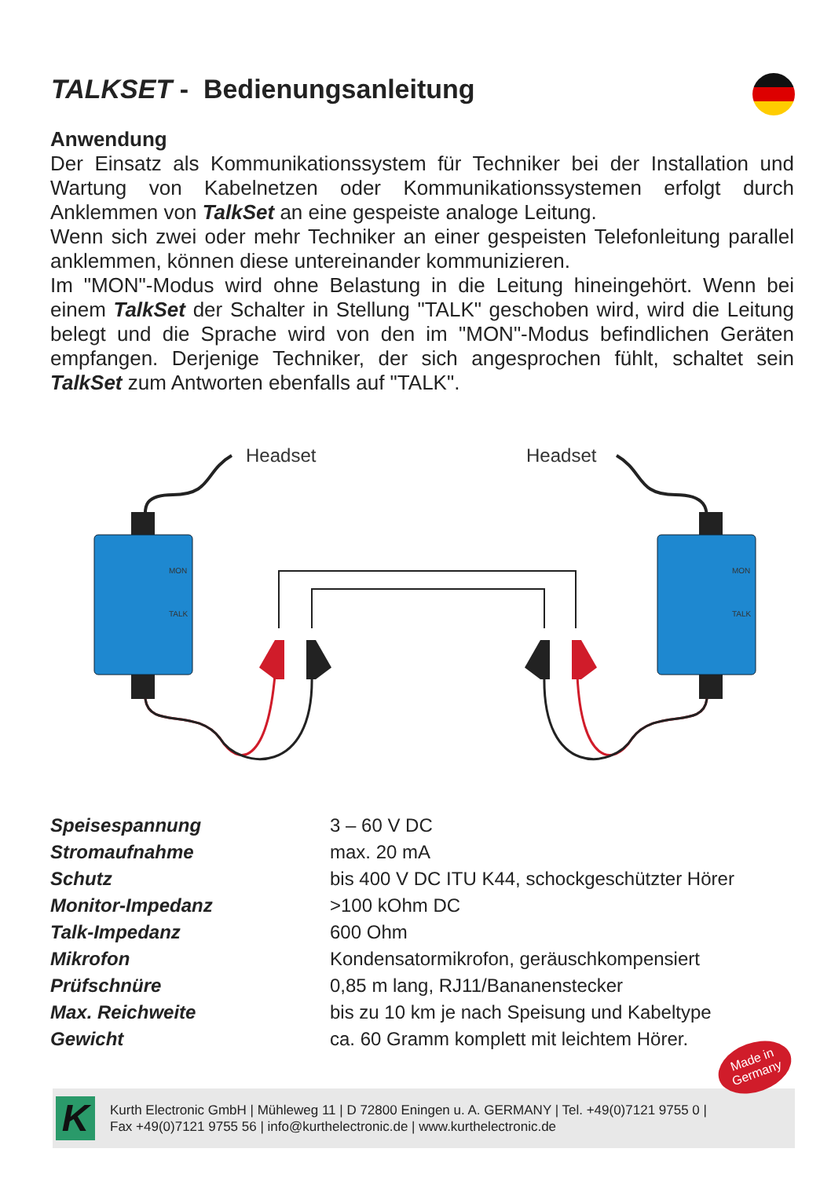TALKSET - Bedienungsanleitung
Anwendung
Der Einsatz als Kommunikationssystem für Techniker bei der Installation und Wartung von Kabelnetzen oder Kommunikationssystemen erfolgt durch Anklemmen von TalkSet an eine gespeiste analoge Leitung.
Wenn sich zwei oder mehr Techniker an einer gespeisten Telefonleitung parallel anklemmen, können diese untereinander kommunizieren.
Im "MON"-Modus wird ohne Belastung in die Leitung hineingehört. Wenn bei einem TalkSet der Schalter in Stellung "TALK" geschoben wird, wird die Leitung belegt und die Sprache wird von den im "MON"-Modus befindlichen Geräten empfangen. Derjenige Techniker, der sich angesprochen fühlt, schaltet sein TalkSet zum Antworten ebenfalls auf "TALK".
Headset
Headset
MON
TALK
MON
TALK
| Speisespannung | 3 – 60 V DC |
| Stromaufnahme | max. 20 mA |
| Schutz | bis 400 V DC ITU K44, schockgeschützter Hörer |
| Monitor-Impedanz | >100 kOhm DC |
| Talk-Impedanz | 600 Ohm |
| Mikrofon | Kondensatormikrofon, geräuschkompensiert |
| Prüfschnüre | 0,85 m lang, RJ11/Bananenstecker |
| Max. Reichweite | bis zu 10 km je nach Speisung und Kabeltype |
| Gewicht | ca. 60 Gramm komplett mit leichtem Hörer. |
K
Kurth Electronic GmbH | Mühleweg 11 | D 72800 Eningen u. A. GERMANY | Tel. +49(0)7121 9755 0 |
Fax +49(0)7121 9755 56 | info@kurthelectronic.de | www.kurthelectronic.de
Made in
Germany